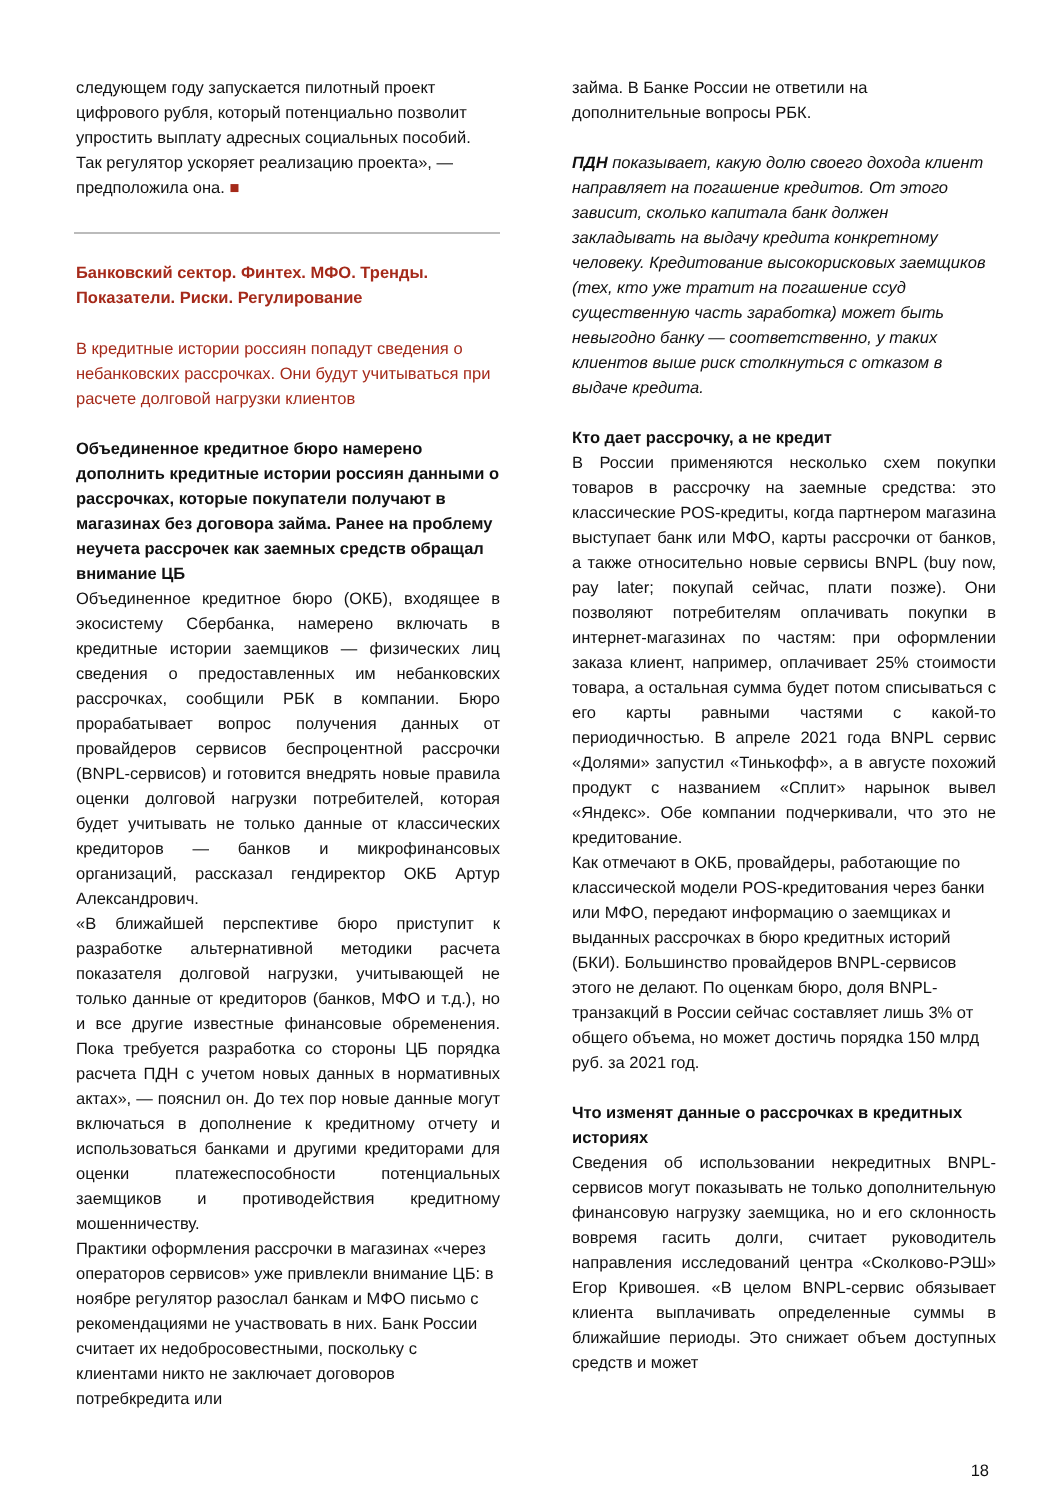следующем году запускается пилотный проект цифрового рубля, который потенциально позволит упростить выплату адресных социальных пособий. Так регулятор ускоряет реализацию проекта», — предположила она. ■
Банковский сектор. Финтех. МФО. Тренды. Показатели. Риски. Регулирование
В кредитные истории россиян попадут сведения о небанковских рассрочках. Они будут учитываться при расчете долговой нагрузки клиентов
Объединенное кредитное бюро намерено дополнить кредитные истории россиян данными о рассрочках, которые покупатели получают в магазинах без договора займа. Ранее на проблему неучета рассрочек как заемных средств обращал внимание ЦБ
Объединенное кредитное бюро (ОКБ), входящее в экосистему Сбербанка, намерено включать в кредитные истории заемщиков — физических лиц сведения о предоставленных им небанковских рассрочках, сообщили РБК в компании. Бюро прорабатывает вопрос получения данных от провайдеров сервисов беспроцентной рассрочки (BNPL-сервисов) и готовится внедрять новые правила оценки долговой нагрузки потребителей, которая будет учитывать не только данные от классических кредиторов — банков и микрофинансовых организаций, рассказал гендиректор ОКБ Артур Александрович.
«В ближайшей перспективе бюро приступит к разработке альтернативной методики расчета показателя долговой нагрузки, учитывающей не только данные от кредиторов (банков, МФО и т.д.), но и все другие известные финансовые обременения. Пока требуется разработка со стороны ЦБ порядка расчета ПДН с учетом новых данных в нормативных актах», — пояснил он. До тех пор новые данные могут включаться в дополнение к кредитному отчету и использоваться банками и другими кредиторами для оценки платежеспособности потенциальных заемщиков и противодействия кредитному мошенничеству.
Практики оформления рассрочки в магазинах «через операторов сервисов» уже привлекли внимание ЦБ: в ноябре регулятор разослал банкам и МФО письмо с рекомендациями не участвовать в них. Банк России считает их недобросовестными, поскольку с клиентами никто не заключает договоров потребкредита или
займа. В Банке России не ответили на дополнительные вопросы РБК.
ПДН показывает, какую долю своего дохода клиент направляет на погашение кредитов. От этого зависит, сколько капитала банк должен закладывать на выдачу кредита конкретному человеку. Кредитование высокорисковых заемщиков (тех, кто уже тратит на погашение ссуд существенную часть заработка) может быть невыгодно банку — соответственно, у таких клиентов выше риск столкнуться с отказом в выдаче кредита.
Кто дает рассрочку, а не кредит
В России применяются несколько схем покупки товаров в рассрочку на заемные средства: это классические POS-кредиты, когда партнером магазина выступает банк или МФО, карты рассрочки от банков, а также относительно новые сервисы BNPL (buy now, pay later; покупай сейчас, плати позже). Они позволяют потребителям оплачивать покупки в интернет-магазинах по частям: при оформлении заказа клиент, например, оплачивает 25% стоимости товара, а остальная сумма будет потом списываться с его карты равными частями с какой-то периодичностью. В апреле 2021 года BNPL сервис «Долями» запустил «Тинькофф», а в августе похожий продукт с названием «Сплит» нарынок вывел «Яндекс». Обе компании подчеркивали, что это не кредитование.
Как отмечают в ОКБ, провайдеры, работающие по классической модели POS-кредитования через банки или МФО, передают информацию о заемщиках и выданных рассрочках в бюро кредитных историй (БКИ). Большинство провайдеров BNPL-сервисов этого не делают. По оценкам бюро, доля BNPL-транзакций в России сейчас составляет лишь 3% от общего объема, но может достичь порядка 150 млрд руб. за 2021 год.
Что изменят данные о рассрочках в кредитных историях
Сведения об использовании некредитных BNPL-сервисов могут показывать не только дополнительную финансовую нагрузку заемщика, но и его склонность вовремя гасить долги, считает руководитель направления исследований центра «Сколково-РЭШ» Егор Кривошея. «В целом BNPL-сервис обязывает клиента выплачивать определенные суммы в ближайшие периоды. Это снижает объем доступных средств и может
18